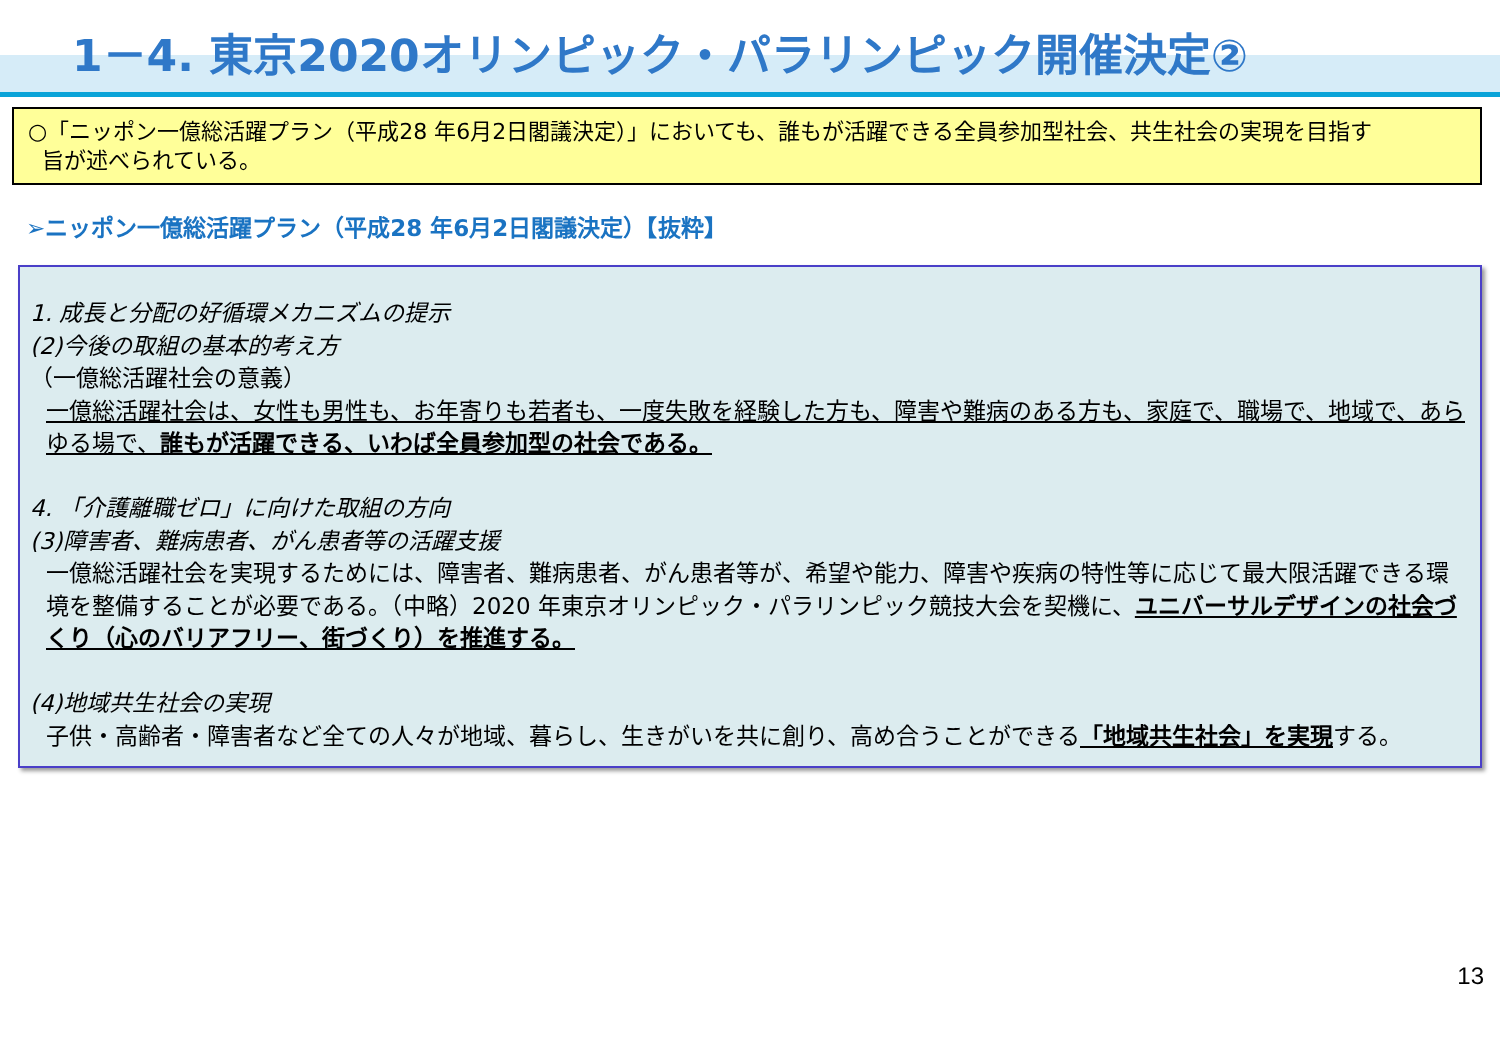1－4. 東京2020オリンピック・パラリンピック開催決定②
○「ニッポン一億総活躍プラン（平成28 年6月2日閣議決定）」においても、誰もが活躍できる全員参加型社会、共生社会の実現を目指す
旨が述べられている。
➢ニッポン一億総活躍プラン（平成28 年6月2日閣議決定）【抜粋】
1. 成長と分配の好循環メカニズムの提示
(2)今後の取組の基本的考え方
（一億総活躍社会の意義）
一億総活躍社会は、女性も男性も、お年寄りも若者も、一度失敗を経験した方も、障害や難病のある方も、家庭で、職場で、地域で、あらゆる場で、誰もが活躍できる、いわば全員参加型の社会である。
4. 「介護離職ゼロ」に向けた取組の方向
(3)障害者、難病患者、がん患者等の活躍支援
一億総活躍社会を実現するためには、障害者、難病患者、がん患者等が、希望や能力、障害や疾病の特性等に応じて最大限活躍できる環境を整備することが必要である。（中略）2020 年東京オリンピック・パラリンピック競技大会を契機に、ユニバーサルデザインの社会づくり（心のバリアフリー、街づくり）を推進する。
(4)地域共生社会の実現
子供・高齢者・障害者など全ての人々が地域、暮らし、生きがいを共に創り、高め合うことができる「地域共生社会」を実現する。
13